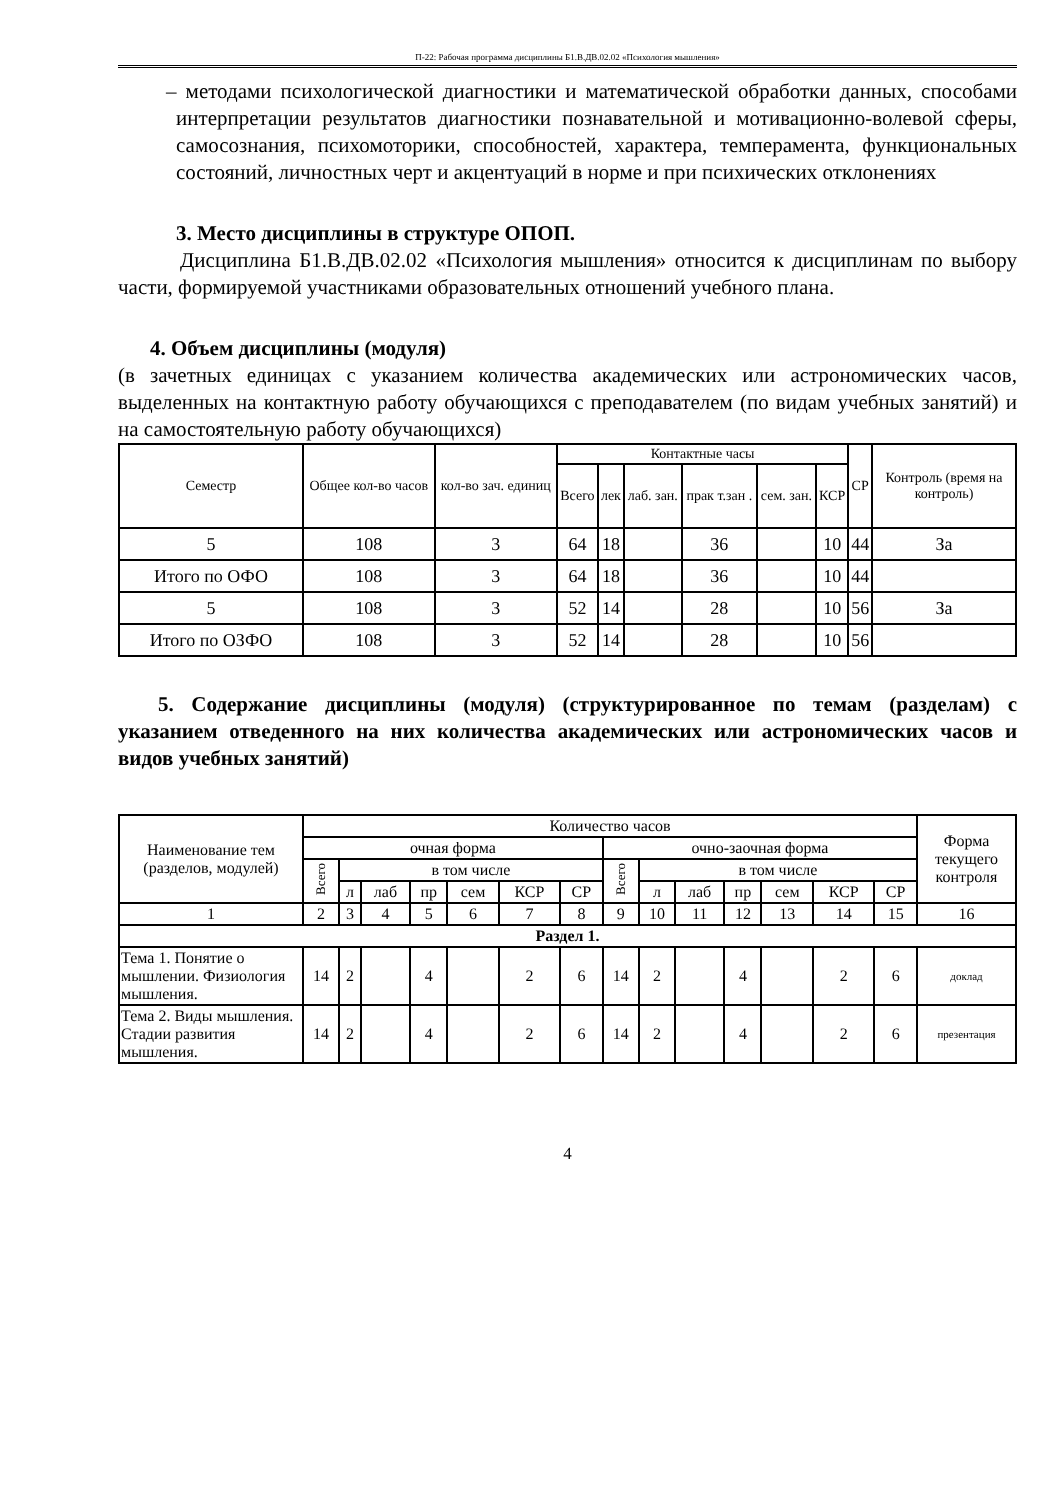П-22: Рабочая программа дисциплины Б1.В.ДВ.02.02 «Психология мышления»
– методами психологической диагностики и математической обработки данных, способами интерпретации результатов диагностики познавательной и мотивационно-волевой сферы, самосознания, психомоторики, способностей, характера, темперамента, функциональных состояний, личностных черт и акцентуаций в норме и при психических отклонениях
3. Место дисциплины в структуре ОПОП.
Дисциплина Б1.В.ДВ.02.02 «Психология мышления» относится к дисциплинам по выбору части, формируемой участниками образовательных отношений учебного плана.
4. Объем дисциплины (модуля)
(в зачетных единицах с указанием количества академических или астрономических часов, выделенных на контактную работу обучающихся с преподавателем (по видам учебных занятий) и на самостоятельную работу обучающихся)
| Семестр | Общее кол-во часов | кол-во зач. единиц | Контактные часы | | | | | | СР | Контроль (время на контроль) |
| --- | --- | --- | --- | --- | --- | --- | --- | --- | --- | --- |
| | | | Всего | лек | лаб. зан. | прак т.зан . | сем. зан. | КСР | | |
| 5 | 108 | 3 | 64 | 18 | | 36 | | 10 | 44 | За |
| Итого по ОФО | 108 | 3 | 64 | 18 | | 36 | | 10 | 44 | |
| 5 | 108 | 3 | 52 | 14 | | 28 | | 10 | 56 | За |
| Итого по ОЗФО | 108 | 3 | 52 | 14 | | 28 | | 10 | 56 | |
5. Содержание дисциплины (модуля) (структурированное по темам (разделам) с указанием отведенного на них количества академических или астрономических часов и видов учебных занятий)
| Наименование тем (разделов, модулей) | Количество часов | | | | | | | | | | | | | | Форма текущего контроля |
| --- | --- | --- | --- | --- | --- | --- | --- | --- | --- | --- | --- | --- | --- | --- | --- |
| | очная форма | | | | | | | очно-заочная форма | | | | | | | |
| | Всего | в том числе | | | | | | Всего | в том числе | | | | | | |
| | | л | лаб | пр | сем | КСР | СР | | л | лаб | пр | сем | КСР | СР | |
| 1 | 2 | 3 | 4 | 5 | 6 | 7 | 8 | 9 | 10 | 11 | 12 | 13 | 14 | 15 | 16 |
| Раздел 1. | | | | | | | | | | | | | | | |
| Тема 1. Понятие о мышлении. Физиология мышления. | 14 | 2 | | 4 | | 2 | 6 | 14 | 2 | | 4 | | 2 | 6 | доклад |
| Тема 2. Виды мышления. Стадии развития мышления. | 14 | 2 | | 4 | | 2 | 6 | 14 | 2 | | 4 | | 2 | 6 | презентация |
4